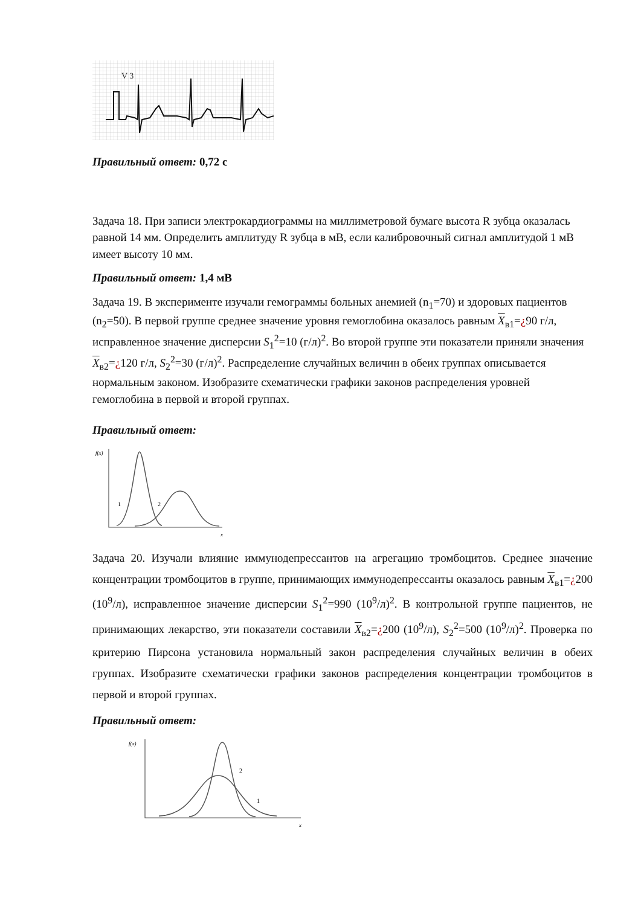V 3
Правильный ответ: 0,72 с
Задача 18. При записи электрокардиограммы на миллиметровой бумаге высота R зубца оказалась равной 14 мм. Определить амплитуду R зубца в мВ, если калибровочный сигнал амплитудой 1 мВ имеет высоту 10 мм.
Правильный ответ: 1,4 мВ
Задача 19. В эксперименте изучали гемограммы больных анемией (n<sub>1</sub>=70) и здоровых пациентов (n<sub>2</sub>=50). В первой группе среднее значение уровня гемоглобина оказалось равным X<sub>в1</sub>=¿90 г/л, исправленное значение дисперсии S<sub>1</sub><sup>2</sup>=10 (г/л)<sup>2</sup>. Во второй группе эти показатели приняли значения X<sub>в2</sub>=¿120 г/л, S<sub>2</sub><sup>2</sup>=30 (г/л)<sup>2</sup>. Распределение случайных величин в обеих группах описывается нормальным законом. Изобразите схематически графики законов распределения уровней гемоглобина в первой и второй группах.
Правильный ответ:
f(x)
1
2
x
Задача 20. Изучали влияние иммунодепрессантов на агрегацию тромбоцитов. Среднее значение концентрации тромбоцитов в группе, принимающих иммунодепрессанты оказалось равным X<sub>в1</sub>=¿200 (10<sup>9</sup>/л), исправленное значение дисперсии S<sub>1</sub><sup>2</sup>=990 (10<sup>9</sup>/л)<sup>2</sup>. В контрольной группе пациентов, не принимающих лекарство, эти показатели составили X<sub>в2</sub>=¿200 (10<sup>9</sup>/л), S<sub>2</sub><sup>2</sup>=500 (10<sup>9</sup>/л)<sup>2</sup>. Проверка по критерию Пирсона установила нормальный закон распределения случайных величин в обеих группах. Изобразите схематически графики законов распределения концентрации тромбоцитов в первой и второй группах.
Правильный ответ:
f(x)
2
1
x